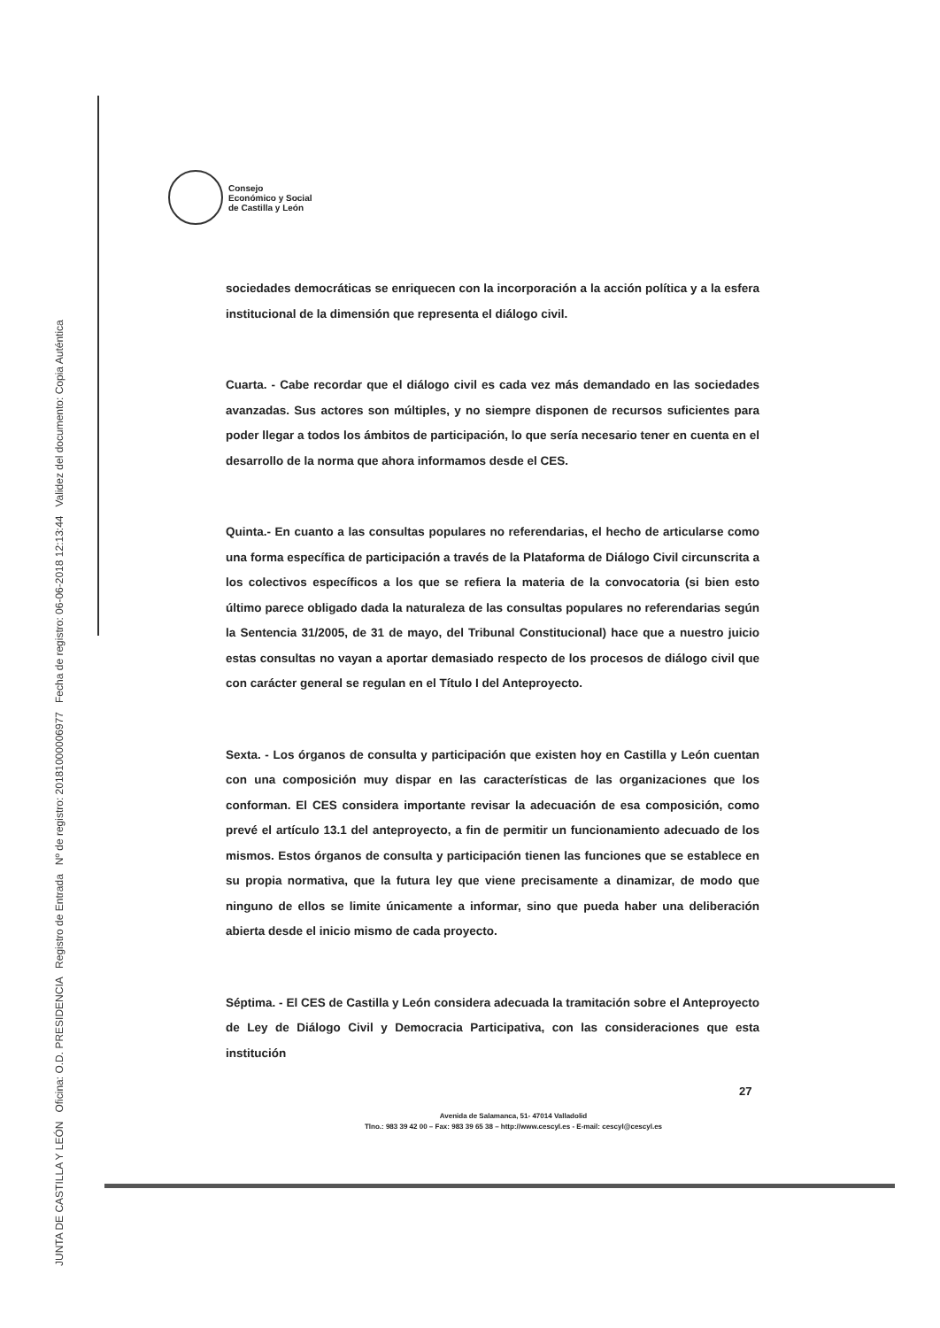JUNTA DE CASTILLA Y LEÓN Oficina: O.D. PRESIDENCIA Registro de Entrada Nº de registro: 20181000006977 Fecha de registro: 06-06-2018 12:13:44 Validez del documento: Copia Auténtica
Consejo
Económico y Social
de Castilla y León
sociedades democráticas se enriquecen con la incorporación a la acción política y a la esfera institucional de la dimensión que representa el diálogo civil.
Cuarta. - Cabe recordar que el diálogo civil es cada vez más demandado en las sociedades avanzadas. Sus actores son múltiples, y no siempre disponen de recursos suficientes para poder llegar a todos los ámbitos de participación, lo que sería necesario tener en cuenta en el desarrollo de la norma que ahora informamos desde el CES.
Quinta.- En cuanto a las consultas populares no referendarias, el hecho de articularse como una forma específica de participación a través de la Plataforma de Diálogo Civil circunscrita a los colectivos específicos a los que se refiera la materia de la convocatoria (si bien esto último parece obligado dada la naturaleza de las consultas populares no referendarias según la Sentencia 31/2005, de 31 de mayo, del Tribunal Constitucional) hace que a nuestro juicio estas consultas no vayan a aportar demasiado respecto de los procesos de diálogo civil que con carácter general se regulan en el Título I del Anteproyecto.
Sexta. - Los órganos de consulta y participación que existen hoy en Castilla y León cuentan con una composición muy dispar en las características de las organizaciones que los conforman. El CES considera importante revisar la adecuación de esa composición, como prevé el artículo 13.1 del anteproyecto, a fin de permitir un funcionamiento adecuado de los mismos. Estos órganos de consulta y participación tienen las funciones que se establece en su propia normativa, que la futura ley que viene precisamente a dinamizar, de modo que ninguno de ellos se limite únicamente a informar, sino que pueda haber una deliberación abierta desde el inicio mismo de cada proyecto.
Séptima. - El CES de Castilla y León considera adecuada la tramitación sobre el Anteproyecto de Ley de Diálogo Civil y Democracia Participativa, con las consideraciones que esta institución
27
Avenida de Salamanca, 51- 47014 Valladolid
Tlno.: 983 39 42 00 – Fax: 983 39 65 38 – http://www.cescyl.es - E-mail: cescyl@cescyl.es